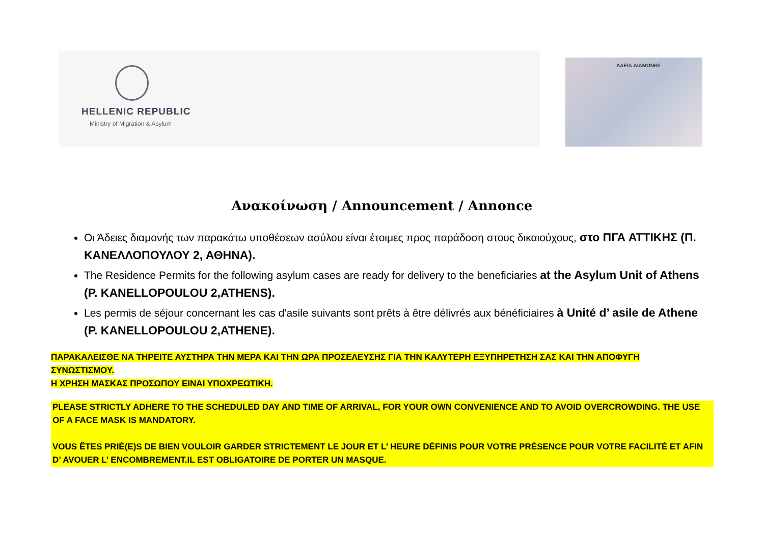HELLENIC REPUBLIC
Ministry of Migration & Asylum
ΑΔΕΙΑ ΔΙΑΜΟΝΗΣ
Ανακοίνωση / Announcement / Annonce
Οι Άδειες διαμονής των παρακάτω υποθέσεων ασύλου είναι έτοιμες προς παράδοση στους δικαιούχους, στο ΠΓΑ ΑΤΤΙΚΗΣ (Π. ΚΑΝΕΛΛΟΠΟΥΛΟΥ 2, ΑΘΗΝΑ).
The Residence Permits for the following asylum cases are ready for delivery to the beneficiaries at the Asylum Unit of Athens (P. KANELLOPOULOU 2,ATHENS).
Les permis de séjour concernant les cas d'asile suivants sont prêts à être délivrés aux bénéficiaires à Unité d’ asile de Athene (P. KANELLOPOULOU 2,ATHENE).
ΠΑΡΑΚΑΛΕΙΣΘΕ ΝΑ ΤΗΡΕΙΤΕ ΑΥΣΤΗΡΑ ΤΗΝ ΜΕΡΑ ΚΑΙ ΤΗΝ ΩΡΑ ΠΡΟΣΕΛΕΥΣΗΣ ΓΙΑ ΤΗΝ ΚΑΛΥΤΕΡΗ ΕΞΥΠΗΡΕΤΗΣΗ ΣΑΣ ΚΑΙ ΤΗΝ ΑΠΟΦΥΓΗ ΣΥΝΩΣΤΙΣΜΟΥ.
Η ΧΡΗΣΗ ΜΑΣΚΑΣ ΠΡΟΣΩΠΟΥ ΕΙΝΑΙ ΥΠΟΧΡΕΩΤΙΚΗ.
PLEASE STRICTLY ADHERE TO THE SCHEDULED DAY AND TIME OF ARRIVAL, FOR YOUR OWN CONVENIENCE AND TO AVOID OVERCROWDING. THE USE OF A FACE MASK IS MANDATORY.
VOUS ÊTES PRIÉ(E)S DE BIEN VOULOIR GARDER STRICTEMENT LE JOUR ET L’ HEURE DÉFINIS POUR VOTRE PRÉSENCE POUR VOTRE FACILITÉ ET AFIN D’ AVOUER L’ ENCOMBREMENT.IL EST OBLIGATOIRE DE PORTER UN MASQUE.